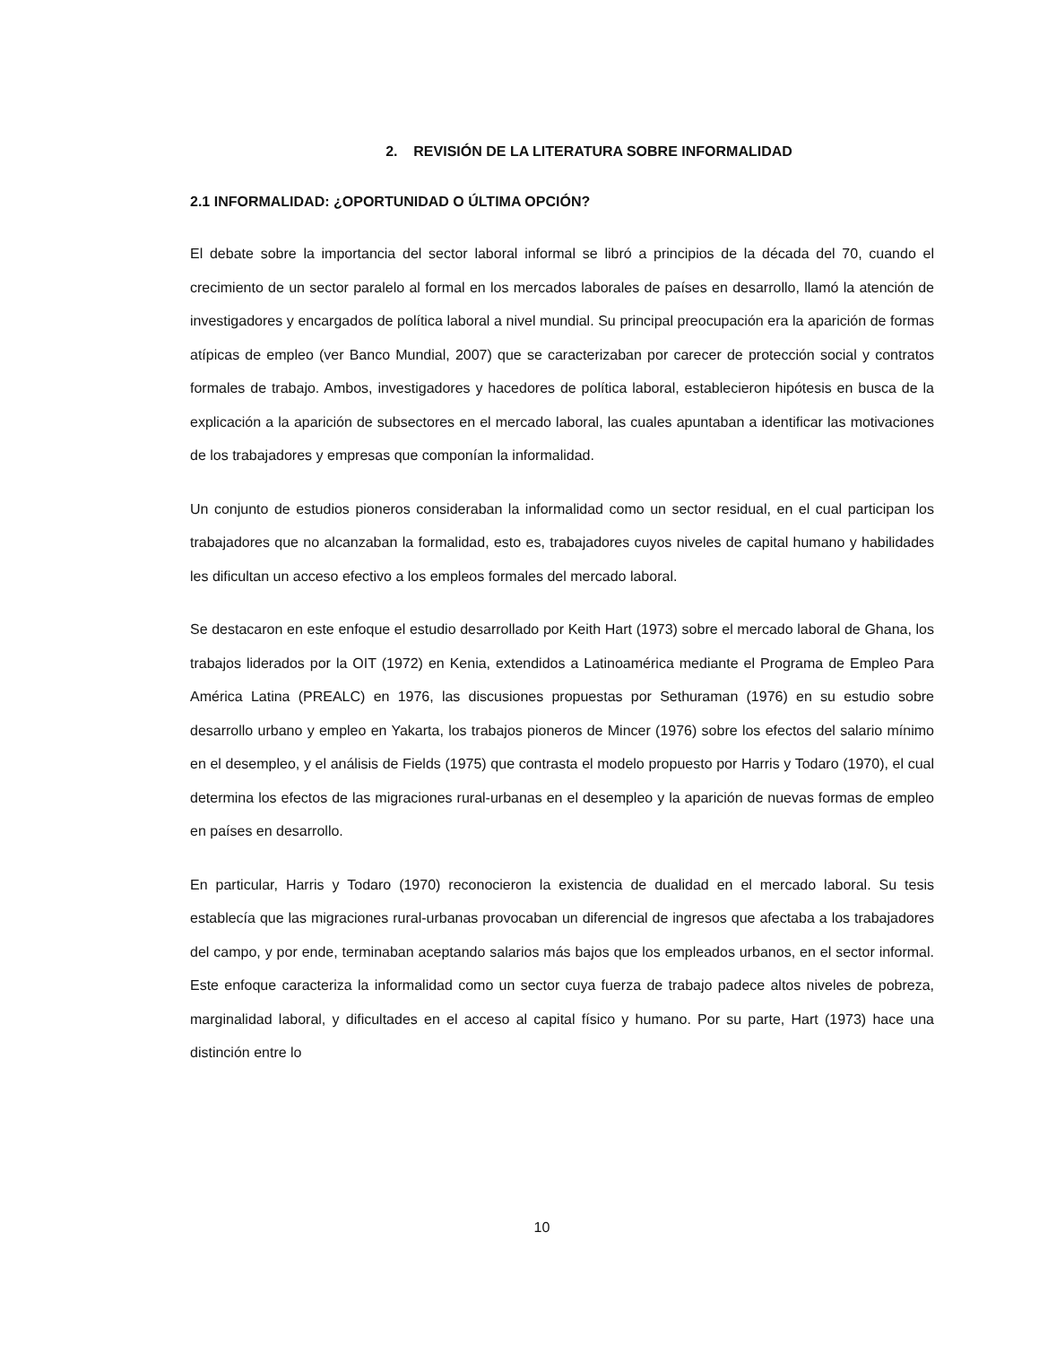2. REVISIÓN DE LA LITERATURA SOBRE INFORMALIDAD
2.1 INFORMALIDAD: ¿OPORTUNIDAD O ÚLTIMA OPCIÓN?
El debate sobre la importancia del sector laboral informal se libró a principios de la década del 70, cuando el crecimiento de un sector paralelo al formal en los mercados laborales de países en desarrollo, llamó la atención de investigadores y encargados de política laboral a nivel mundial. Su principal preocupación era la aparición de formas atípicas de empleo (ver Banco Mundial, 2007) que se caracterizaban por carecer de protección social y contratos formales de trabajo. Ambos, investigadores y hacedores de política laboral, establecieron hipótesis en busca de la explicación a la aparición de subsectores en el mercado laboral, las cuales apuntaban a identificar las motivaciones de los trabajadores y empresas que componían la informalidad.
Un conjunto de estudios pioneros consideraban la informalidad como un sector residual, en el cual participan los trabajadores que no alcanzaban la formalidad, esto es, trabajadores cuyos niveles de capital humano y habilidades les dificultan un acceso efectivo a los empleos formales del mercado laboral.
Se destacaron en este enfoque el estudio desarrollado por Keith Hart (1973) sobre el mercado laboral de Ghana, los trabajos liderados por la OIT (1972) en Kenia, extendidos a Latinoamérica mediante el Programa de Empleo Para América Latina (PREALC) en 1976, las discusiones propuestas por Sethuraman (1976) en su estudio sobre desarrollo urbano y empleo en Yakarta, los trabajos pioneros de Mincer (1976) sobre los efectos del salario mínimo en el desempleo, y el análisis de Fields (1975) que contrasta el modelo propuesto por Harris y Todaro (1970), el cual determina los efectos de las migraciones rural-urbanas en el desempleo y la aparición de nuevas formas de empleo en países en desarrollo.
En particular, Harris y Todaro (1970) reconocieron la existencia de dualidad en el mercado laboral. Su tesis establecía que las migraciones rural-urbanas provocaban un diferencial de ingresos que afectaba a los trabajadores del campo, y por ende, terminaban aceptando salarios más bajos que los empleados urbanos, en el sector informal. Este enfoque caracteriza la informalidad como un sector cuya fuerza de trabajo padece altos niveles de pobreza, marginalidad laboral, y dificultades en el acceso al capital físico y humano. Por su parte, Hart (1973) hace una distinción entre lo
10